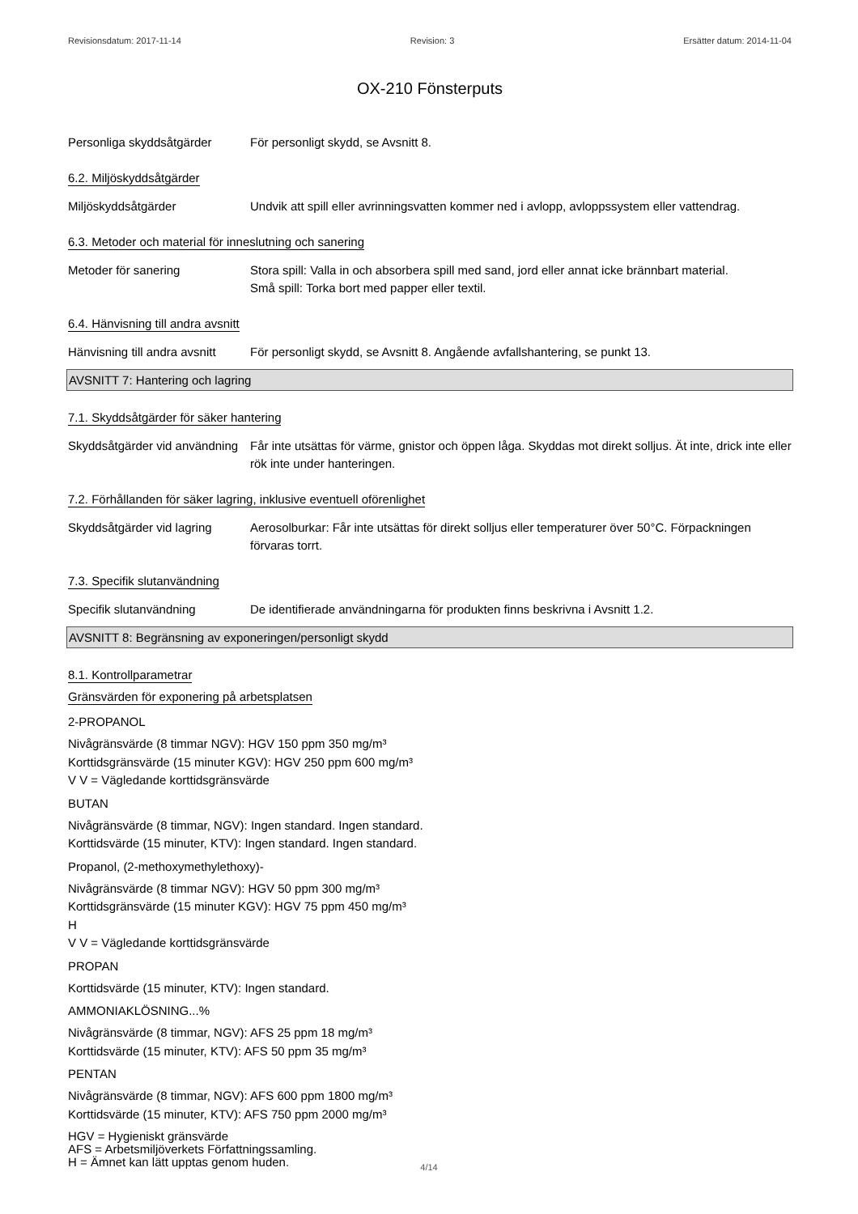Revisionsdatum: 2017-11-14 Revision: 3 Ersätter datum: 2014-11-04
OX-210 Fönsterputs
Personliga skyddsåtgärder För personligt skydd, se Avsnitt 8.
6.2. Miljöskyddsåtgärder
Miljöskyddsåtgärder Undvik att spill eller avrinningsvatten kommer ned i avlopp, avloppssystem eller vattendrag.
6.3. Metoder och material för inneslutning och sanering
Metoder för sanering Stora spill: Valla in och absorbera spill med sand, jord eller annat icke brännbart material.
Små spill: Torka bort med papper eller textil.
6.4. Hänvisning till andra avsnitt
Hänvisning till andra avsnitt
För personligt skydd, se Avsnitt 8. Angående avfallshantering, se punkt 13.
AVSNITT 7: Hantering och lagring
7.1. Skyddsåtgärder för säker hantering
Skyddsåtgärder vid användning
Får inte utsättas för värme, gnistor och öppen låga. Skyddas mot direkt solljus. Ät inte, drick inte eller rök inte under hanteringen.
7.2. Förhållanden för säker lagring, inklusive eventuell oförenlighet
Skyddsåtgärder vid lagring
Aerosolburkar: Får inte utsättas för direkt solljus eller temperaturer över 50°C. Förpackningen förvaras torrt.
7.3. Specifik slutanvändning
Specifik slutanvändning De identifierade användningarna för produkten finns beskrivna i Avsnitt 1.2.
AVSNITT 8: Begränsning av exponeringen/personligt skydd
8.1. Kontrollparametrar
Gränsvärden för exponering på arbetsplatsen
2-PROPANOL
Nivågränsvärde (8 timmar NGV): HGV 150 ppm 350 mg/m³
Korttidsgränsvärde (15 minuter KGV): HGV 250 ppm 600 mg/m³
V V = Vägledande korttidsgränsvärde
BUTAN
Nivågränsvärde (8 timmar, NGV): Ingen standard. Ingen standard.
Korttidsvärde (15 minuter, KTV): Ingen standard. Ingen standard.
Propanol, (2-methoxymethylethoxy)-
Nivågränsvärde (8 timmar NGV): HGV 50 ppm 300 mg/m³
Korttidsgränsvärde (15 minuter KGV): HGV 75 ppm 450 mg/m³
H
V V = Vägledande korttidsgränsvärde
PROPAN
Korttidsvärde (15 minuter, KTV): Ingen standard.
AMMONIAKLÖSNING...%
Nivågränsvärde (8 timmar, NGV): AFS 25 ppm 18 mg/m³
Korttidsvärde (15 minuter, KTV): AFS 50 ppm 35 mg/m³
PENTAN
Nivågränsvärde (8 timmar, NGV): AFS 600 ppm 1800 mg/m³
Korttidsvärde (15 minuter, KTV): AFS 750 ppm 2000 mg/m³
HGV = Hygieniskt gränsvärde
AFS = Arbetsmiljöverkets Författningssamling.
H = Ämnet kan lätt upptas genom huden.
4/14